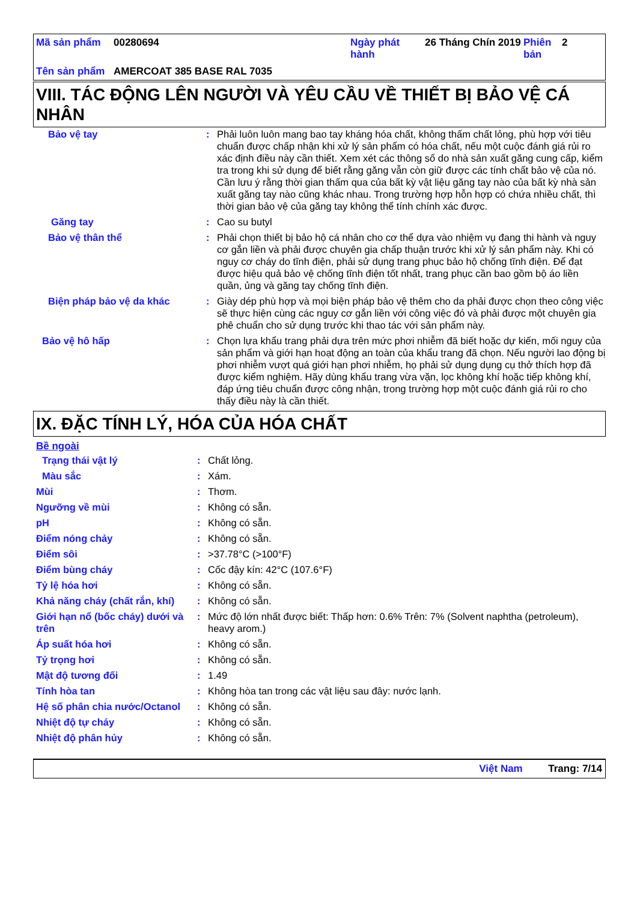| Mã sản phẩm | 00280694 | Ngày phát hành | 26 Tháng Chín 2019 | Phiên bản | 2 |
| Tên sản phẩm | AMERCOAT 385 BASE RAL 7035 | | | | |
VIII. TÁC ĐỘNG LÊN NGƯỜI VÀ YÊU CẦU VỀ THIẾT BỊ BẢO VỆ CÁ NHÂN
| Bảo vệ tay | : | Phải luôn luôn mang bao tay kháng hóa chất, không thấm chất lỏng, phù hợp với tiêu chuẩn được chấp nhận khi xử lý sản phẩm có hóa chất, nếu một cuộc đánh giá rủi ro xác định điều này cần thiết. Xem xét các thông số do nhà sản xuất găng cung cấp, kiểm tra trong khi sử dụng để biết rằng găng vẫn còn giữ được các tính chất bảo vệ của nó. Cần lưu ý rằng thời gian thấm qua của bất kỳ vật liệu găng tay nào của bất kỳ nhà sản xuất găng tay nào cũng khác nhau. Trong trường hợp hỗn hợp có chứa nhiều chất, thì thời gian bảo vệ của găng tay không thể tính chính xác được. |
| Găng tay | : | Cao su butyl |
| Bảo vệ thân thể | : | Phải chọn thiết bị bảo hộ cá nhân cho cơ thể dựa vào nhiệm vụ đang thi hành và nguy cơ gắn liền và phải được chuyên gia chấp thuận trước khi xử lý sản phẩm này. Khi có nguy cơ cháy do tĩnh điện, phải sử dụng trang phục bảo hộ chống tĩnh điện. Để đạt được hiệu quả bảo vệ chống tĩnh điện tốt nhất, trang phục cần bao gồm bộ áo liền quần, ủng và găng tay chống tĩnh điện. |
| Biện pháp bảo vệ da khác | : | Giày dép phù hợp và mọi biện pháp bảo vệ thêm cho da phải được chọn theo công việc sẽ thực hiện cùng các nguy cơ gắn liền với công việc đó và phải được một chuyên gia phê chuẩn cho sử dụng trước khi thao tác với sản phẩm này. |
| Bảo vệ hô hấp | : | Chọn lựa khẩu trang phải dựa trên mức phơi nhiễm đã biết hoặc dự kiến, mối nguy của sản phẩm và giới hạn hoạt động an toàn của khẩu trang đã chọn. Nếu người lao động bị phơi nhiễm vượt quá giới hạn phơi nhiễm, họ phải sử dụng dụng cụ thở thích hợp đã được kiểm nghiệm. Hãy dùng khẩu trang vừa vặn, lọc không khí hoặc tiếp không khí, đáp ứng tiêu chuẩn được công nhận, trong trường hợp một cuộc đánh giá rủi ro cho thấy điều này là cần thiết. |
IX. ĐẶC TÍNH LÝ, HÓA CỦA HÓA CHẤT
Bề ngoài
| Trạng thái vật lý | : | Chất lỏng. |
| Màu sắc | : | Xám. |
| Mùi | : | Thơm. |
| Ngưỡng về mùi | : | Không có sẵn. |
| pH | : | Không có sẵn. |
| Điểm nóng chảy | : | Không có sẵn. |
| Điểm sôi | : | >37.78°C (>100°F) |
| Điểm bùng cháy | : | Cốc đậy kín: 42°C (107.6°F) |
| Tỷ lệ hóa hơi | : | Không có sẵn. |
| Khả năng cháy (chất rắn, khí) | : | Không có sẵn. |
| Giới hạn nổ (bốc cháy) dưới và trên | : | Mức độ lớn nhất được biết: Thấp hơn: 0.6% Trên: 7% (Solvent naphtha (petroleum), heavy arom.) |
| Áp suất hóa hơi | : | Không có sẵn. |
| Tỷ trọng hơi | : | Không có sẵn. |
| Mật độ tương đối | : | 1.49 |
| Tính hòa tan | : | Không hòa tan trong các vật liệu sau đây: nước lạnh. |
| Hệ số phân chia nước/Octanol | : | Không có sẵn. |
| Nhiệt độ tự cháy | : | Không có sẵn. |
| Nhiệt độ phân hủy | : | Không có sẵn. |
Việt Nam Trang: 7/14